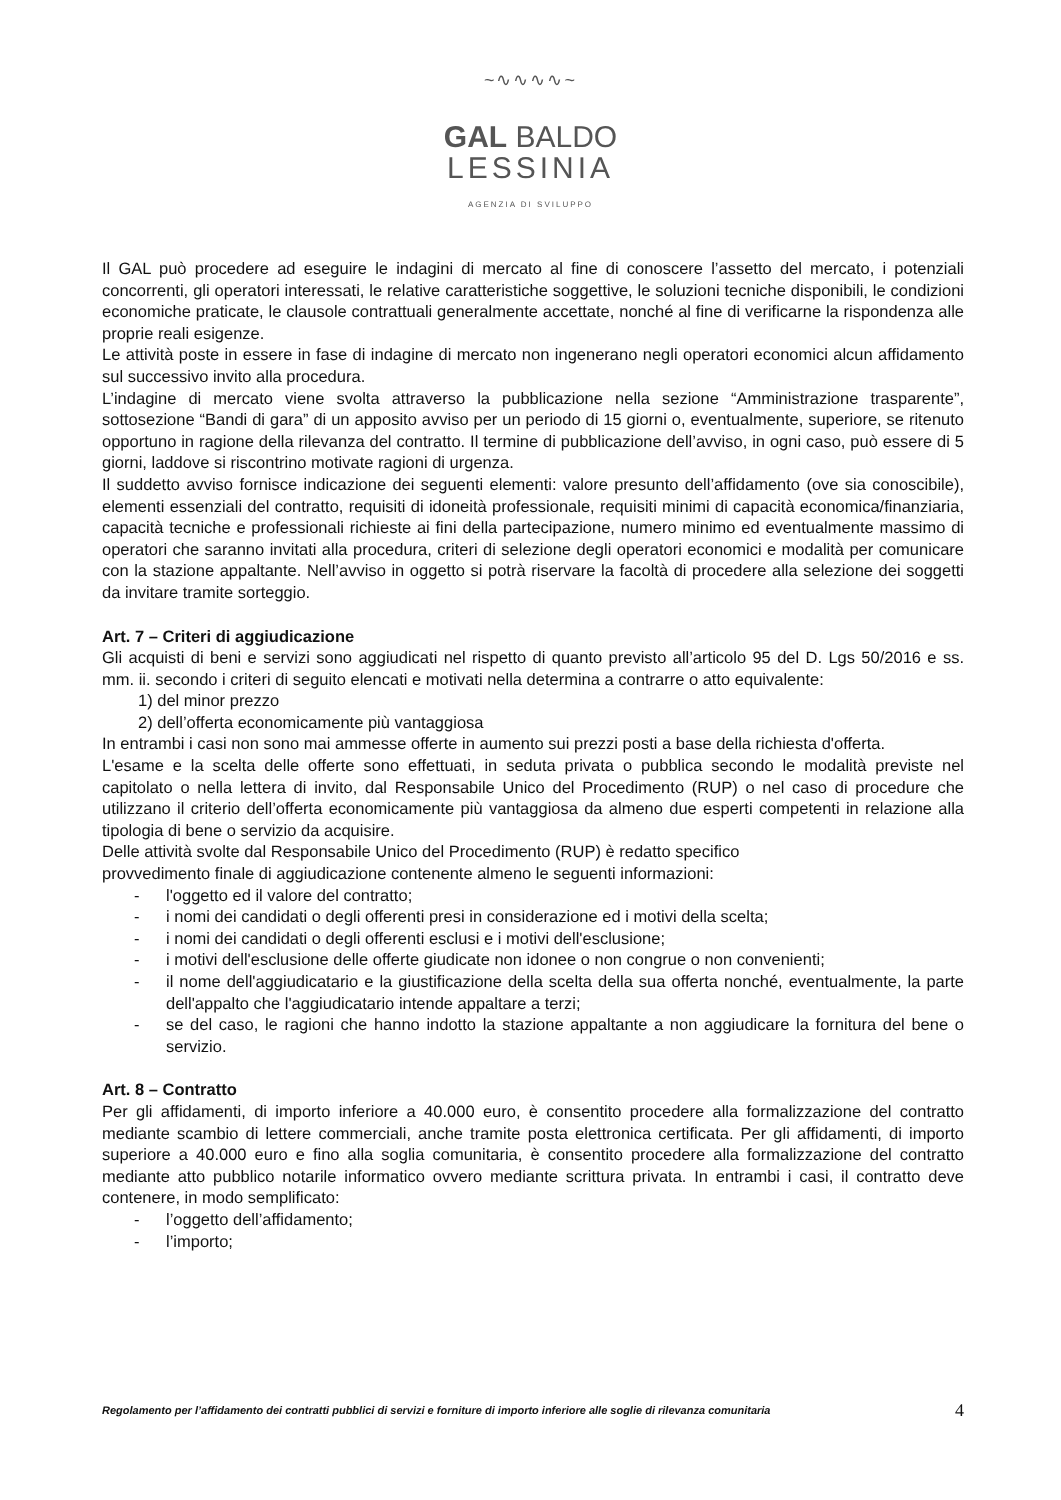~∿∿∿∿~
GAL BALDO
LESSINIA
AGENZIA DI SVILUPPO
Il GAL può procedere ad eseguire le indagini di mercato al fine di conoscere l’assetto del mercato, i potenziali concorrenti, gli operatori interessati, le relative caratteristiche soggettive, le soluzioni tecniche disponibili, le condizioni economiche praticate, le clausole contrattuali generalmente accettate, nonché al fine di verificarne la rispondenza alle proprie reali esigenze.
Le attività poste in essere in fase di indagine di mercato non ingenerano negli operatori economici alcun affidamento sul successivo invito alla procedura.
L’indagine di mercato viene svolta attraverso la pubblicazione nella sezione “Amministrazione trasparente”, sottosezione “Bandi di gara” di un apposito avviso per un periodo di 15 giorni o, eventualmente, superiore, se ritenuto opportuno in ragione della rilevanza del contratto. Il termine di pubblicazione dell’avviso, in ogni caso, può essere di 5 giorni, laddove si riscontrino motivate ragioni di urgenza.
Il suddetto avviso fornisce indicazione dei seguenti elementi: valore presunto dell’affidamento (ove sia conoscibile), elementi essenziali del contratto, requisiti di idoneità professionale, requisiti minimi di capacità economica/finanziaria, capacità tecniche e professionali richieste ai fini della partecipazione, numero minimo ed eventualmente massimo di operatori che saranno invitati alla procedura, criteri di selezione degli operatori economici e modalità per comunicare con la stazione appaltante. Nell’avviso in oggetto si potrà riservare la facoltà di procedere alla selezione dei soggetti da invitare tramite sorteggio.
Art. 7 – Criteri di aggiudicazione
Gli acquisti di beni e servizi sono aggiudicati nel rispetto di quanto previsto all’articolo 95 del D. Lgs 50/2016 e ss. mm. ii. secondo i criteri di seguito elencati e motivati nella determina a contrarre o atto equivalente:
1) del minor prezzo
2) dell’offerta economicamente più vantaggiosa
In entrambi i casi non sono mai ammesse offerte in aumento sui prezzi posti a base della richiesta d'offerta.
L'esame e la scelta delle offerte sono effettuati, in seduta privata o pubblica secondo le modalità previste nel capitolato o nella lettera di invito, dal Responsabile Unico del Procedimento (RUP) o nel caso di procedure che utilizzano il criterio dell’offerta economicamente più vantaggiosa da almeno due esperti competenti in relazione alla tipologia di bene o servizio da acquisire.
Delle attività svolte dal Responsabile Unico del Procedimento (RUP) è redatto specifico
provvedimento finale di aggiudicazione contenente almeno le seguenti informazioni:
- l'oggetto ed il valore del contratto;
- i nomi dei candidati o degli offerenti presi in considerazione ed i motivi della scelta;
- i nomi dei candidati o degli offerenti esclusi e i motivi dell'esclusione;
- i motivi dell'esclusione delle offerte giudicate non idonee o non congrue o non convenienti;
- il nome dell'aggiudicatario e la giustificazione della scelta della sua offerta nonché, eventualmente, la parte dell'appalto che l'aggiudicatario intende appaltare a terzi;
- se del caso, le ragioni che hanno indotto la stazione appaltante a non aggiudicare la fornitura del bene o servizio.
Art. 8 – Contratto
Per gli affidamenti, di importo inferiore a 40.000 euro, è consentito procedere alla formalizzazione del contratto mediante scambio di lettere commerciali, anche tramite posta elettronica certificata. Per gli affidamenti, di importo superiore a 40.000 euro e fino alla soglia comunitaria, è consentito procedere alla formalizzazione del contratto mediante atto pubblico notarile informatico ovvero mediante scrittura privata. In entrambi i casi, il contratto deve contenere, in modo semplificato:
- l’oggetto dell’affidamento;
- l’importo;
Regolamento per l’affidamento dei contratti pubblici di servizi e forniture di importo inferiore alle soglie di rilevanza comunitaria 4